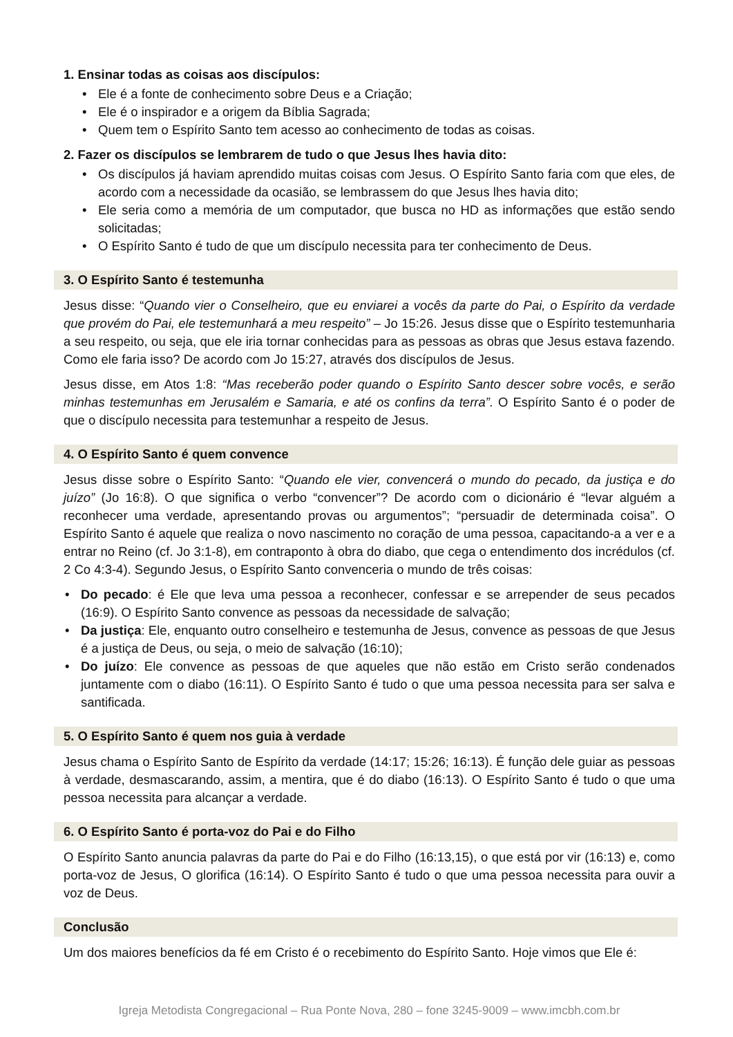1. Ensinar todas as coisas aos discípulos:
• Ele é a fonte de conhecimento sobre Deus e a Criação;
• Ele é o inspirador e a origem da Bíblia Sagrada;
• Quem tem o Espírito Santo tem acesso ao conhecimento de todas as coisas.
2. Fazer os discípulos se lembrarem de tudo o que Jesus lhes havia dito:
• Os discípulos já haviam aprendido muitas coisas com Jesus. O Espírito Santo faria com que eles, de acordo com a necessidade da ocasião, se lembrassem do que Jesus lhes havia dito;
• Ele seria como a memória de um computador, que busca no HD as informações que estão sendo solicitadas;
• O Espírito Santo é tudo de que um discípulo necessita para ter conhecimento de Deus.
3. O Espírito Santo é testemunha
Jesus disse: “Quando vier o Conselheiro, que eu enviarei a vocês da parte do Pai, o Espírito da verdade que provém do Pai, ele testemunhará a meu respeito” – Jo 15:26. Jesus disse que o Espírito testemunharia a seu respeito, ou seja, que ele iria tornar conhecidas para as pessoas as obras que Jesus estava fazendo. Como ele faria isso? De acordo com Jo 15:27, através dos discípulos de Jesus.
Jesus disse, em Atos 1:8: “Mas receberão poder quando o Espírito Santo descer sobre vocês, e serão minhas testemunhas em Jerusalém e Samaria, e até os confins da terra”. O Espírito Santo é o poder de que o discípulo necessita para testemunhar a respeito de Jesus.
4. O Espírito Santo é quem convence
Jesus disse sobre o Espírito Santo: “Quando ele vier, convencerá o mundo do pecado, da justiça e do juízo” (Jo 16:8). O que significa o verbo “convencer”? De acordo com o dicionário é “levar alguém a reconhecer uma verdade, apresentando provas ou argumentos”; “persuadir de determinada coisa”. O Espírito Santo é aquele que realiza o novo nascimento no coração de uma pessoa, capacitando-a a ver e a entrar no Reino (cf. Jo 3:1-8), em contraponto à obra do diabo, que cega o entendimento dos incrédulos (cf. 2 Co 4:3-4). Segundo Jesus, o Espírito Santo convenceria o mundo de três coisas:
• Do pecado: é Ele que leva uma pessoa a reconhecer, confessar e se arrepender de seus pecados (16:9). O Espírito Santo convence as pessoas da necessidade de salvação;
• Da justiça: Ele, enquanto outro conselheiro e testemunha de Jesus, convence as pessoas de que Jesus é a justiça de Deus, ou seja, o meio de salvação (16:10);
• Do juízo: Ele convence as pessoas de que aqueles que não estão em Cristo serão condenados juntamente com o diabo (16:11). O Espírito Santo é tudo o que uma pessoa necessita para ser salva e santificada.
5. O Espírito Santo é quem nos guia à verdade
Jesus chama o Espírito Santo de Espírito da verdade (14:17; 15:26; 16:13). É função dele guiar as pessoas à verdade, desmascarando, assim, a mentira, que é do diabo (16:13). O Espírito Santo é tudo o que uma pessoa necessita para alcançar a verdade.
6. O Espírito Santo é porta-voz do Pai e do Filho
O Espírito Santo anuncia palavras da parte do Pai e do Filho (16:13,15), o que está por vir (16:13) e, como porta-voz de Jesus, O glorifica (16:14). O Espírito Santo é tudo o que uma pessoa necessita para ouvir a voz de Deus.
Conclusão
Um dos maiores benefícios da fé em Cristo é o recebimento do Espírito Santo. Hoje vimos que Ele é:
Igreja Metodista Congregacional – Rua Ponte Nova, 280 – fone 3245-9009 – www.imcbh.com.br